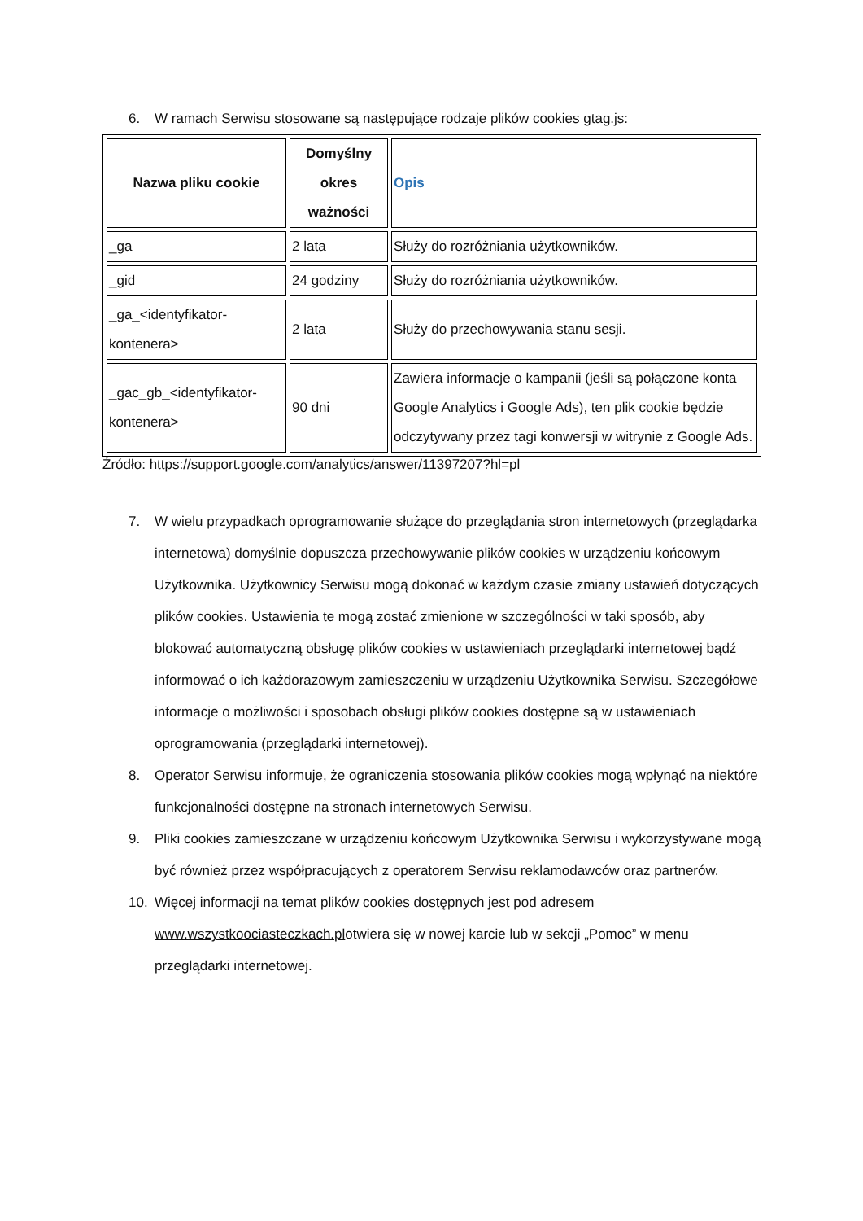6. W ramach Serwisu stosowane są następujące rodzaje plików cookies gtag.js:
| Nazwa pliku cookie | Domyślny okres ważności | Opis |
| --- | --- | --- |
| _ga | 2 lata | Służy do rozróżniania użytkowników. |
| _gid | 24 godziny | Służy do rozróżniania użytkowników. |
| _ga_<identyfikator-kontenera> | 2 lata | Służy do przechowywania stanu sesji. |
| _gac_gb_<identyfikator-kontenera> | 90 dni | Zawiera informacje o kampanii (jeśli są połączone konta Google Analytics i Google Ads), ten plik cookie będzie odczytywany przez tagi konwersji w witrynie z Google Ads. |
Źródło: https://support.google.com/analytics/answer/11397207?hl=pl
7. W wielu przypadkach oprogramowanie służące do przeglądania stron internetowych (przeglądarka internetowa) domyślnie dopuszcza przechowywanie plików cookies w urządzeniu końcowym Użytkownika. Użytkownicy Serwisu mogą dokonać w każdym czasie zmiany ustawień dotyczących plików cookies. Ustawienia te mogą zostać zmienione w szczególności w taki sposób, aby blokować automatyczną obsługę plików cookies w ustawieniach przeglądarki internetowej bądź informować o ich każdorazowym zamieszczeniu w urządzeniu Użytkownika Serwisu. Szczegółowe informacje o możliwości i sposobach obsługi plików cookies dostępne są w ustawieniach oprogramowania (przeglądarki internetowej).
8. Operator Serwisu informuje, że ograniczenia stosowania plików cookies mogą wpłynąć na niektóre funkcjonalności dostępne na stronach internetowych Serwisu.
9. Pliki cookies zamieszczane w urządzeniu końcowym Użytkownika Serwisu i wykorzystywane mogą być również przez współpracujących z operatorem Serwisu reklamodawców oraz partnerów.
10. Więcej informacji na temat plików cookies dostępnych jest pod adresem www.wszystkoociasteczkach.plotwiera się w nowej karcie lub w sekcji „Pomoc” w menu przeglądarki internetowej.